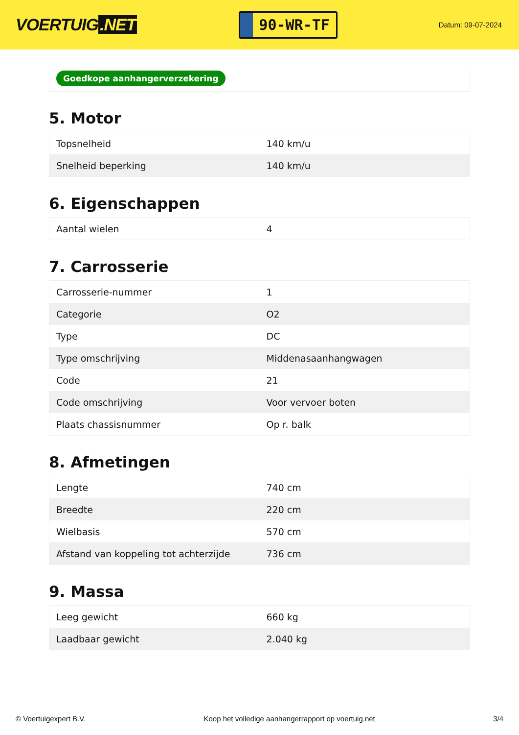VOERTUIG.NET
90-WR-TF
Datum: 09-07-2024
Goedkope aanhangerverzekering
5. Motor
| Topsnelheid | 140 km/u |
| Snelheid beperking | 140 km/u |
6. Eigenschappen
| Aantal wielen | 4 |
7. Carrosserie
| Carrosserie-nummer | 1 |
| Categorie | O2 |
| Type | DC |
| Type omschrijving | Middenasaanhangwagen |
| Code | 21 |
| Code omschrijving | Voor vervoer boten |
| Plaats chassisnummer | Op r. balk |
8. Afmetingen
| Lengte | 740 cm |
| Breedte | 220 cm |
| Wielbasis | 570 cm |
| Afstand van koppeling tot achterzijde | 736 cm |
9. Massa
| Leeg gewicht | 660 kg |
| Laadbaar gewicht | 2.040 kg |
© Voertuigexpert B.V. Koop het volledige aanhangerrapport op voertuig.net 3/4